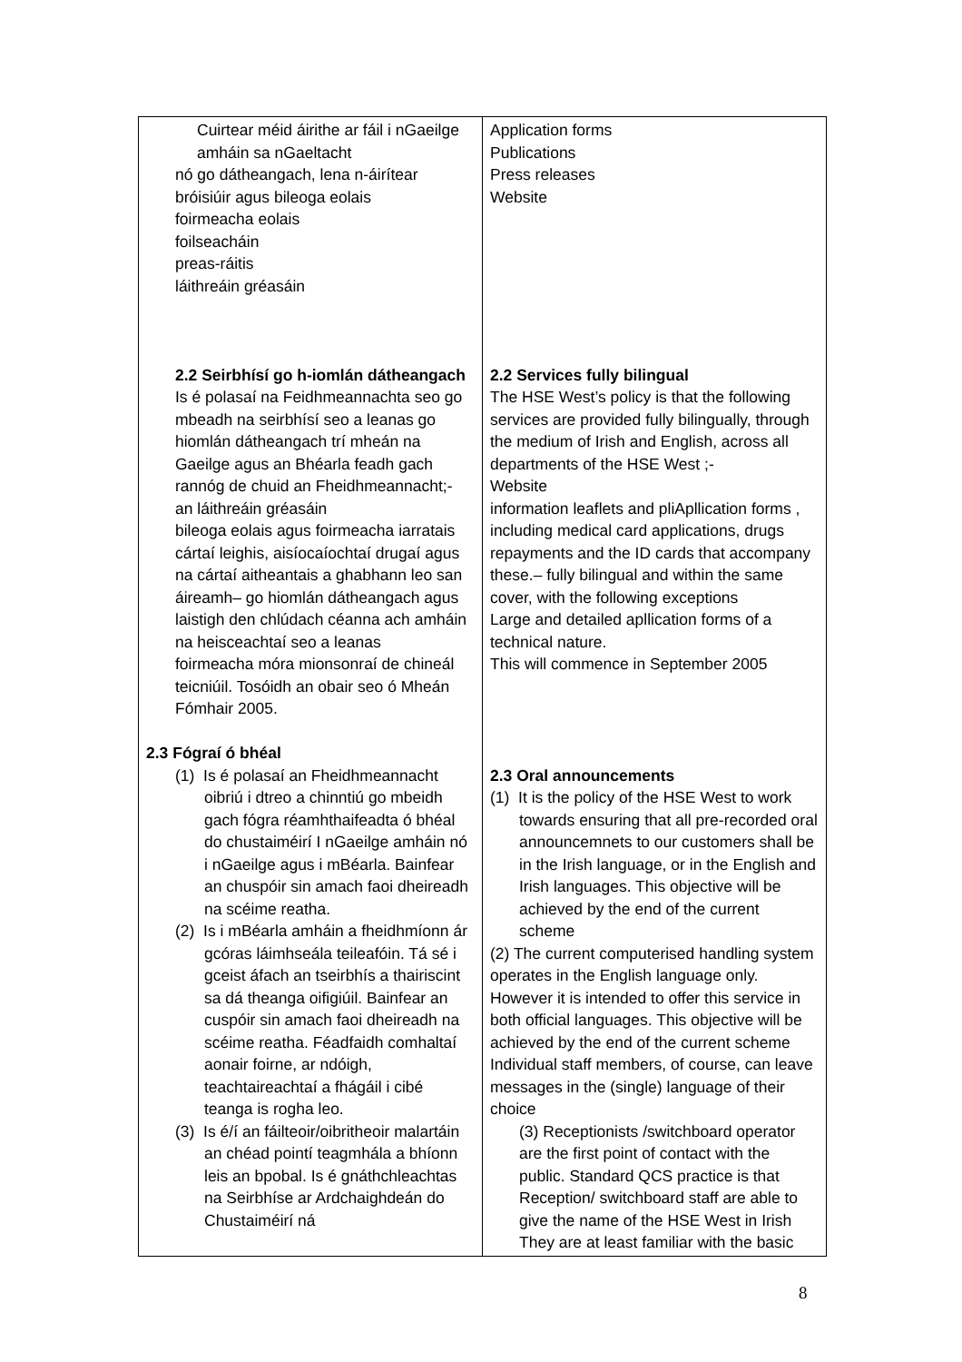| Cuirtear méid áirithe ar fáil i nGaeilge amháin sa nGaeltacht nó go dátheangach, lena n-áirítear bróisiúir agus bileoga eolais foirmeacha eolais foilseacháin preas-ráitis láithreáin gréasáin 2.2 Seirbhísí go h-iomlán dátheangach Is é polasaí na Feidhmeannachta seo go mbeadh na seirbhísí seo a leanas go hiomlán dátheangach trí mheán na Gaeilge agus an Bhéarla feadh gach rannóg de chuid an Fheidhmeannacht;- an láithreáin gréasáin bileoga eolais agus foirmeacha iarratais cártaí leighis, aisíocaíochtaí drugaí agus na cártaí aitheantais a ghabhann leo san áireamh– go hiomlán dátheangach agus laistigh den chlúdach céanna ach amháin na heisceachtaí seo a leanas foirmeacha móra mionsonraí de chineál teicniúil. Tosóidh an obair seo ó Mheán Fómhair 2005. 2.3 Fógraí ó bhéal (1) Is é polasaí an Fheidhmeannacht oibriú i dtreo a chinntiú go mbeidh gach fógra réamhthaifeadta ó bhéal do chustaiméirí I nGaeilge amháin nó i nGaeilge agus i mBéarla. Bainfear an chuspóir sin amach faoi dheireadh na scéime reatha. (2) Is i mBéarla amháin a fheidhmíonn ár gcóras láimhseála teileafóin. Tá sé i gceist áfach an tseirbhís a thairiscint sa dá theanga oifigiúil. Bainfear an cuspóir sin amach faoi dheireadh na scéime reatha. Féadfaidh comhaltaí aonair foirne, ar ndóigh, teachtaireachtaí a fhágáil i cibé teanga is rogha leo. (3) Is é/í an fáilteoir/oibritheoir malartáin an chéad pointí teagmhála a bhíonn leis an bpobal. Is é gnáthchleachtas na Seirbhíse ar Ardchaighdeán do Chustaiméirí ná | Application forms Publications Press releases Website 2.2 Services fully bilingual The HSE West’s policy is that the following services are provided fully bilingually, through the medium of Irish and English, across all departments of the HSE West ;- Website information leaflets and pliApllication forms , including medical card applications, drugs repayments and the ID cards that accompany these.– fully bilingual and within the same cover, with the following exceptions Large and detailed apllication forms of a technical nature. This will commence in September 2005 2.3 Oral announcements (1) It is the policy of the HSE West to work towards ensuring that all pre-recorded oral announcemnets to our customers shall be in the Irish language, or in the English and Irish languages. This objective will be achieved by the end of the current scheme (2) The current computerised handling system operates in the English language only. However it is intended to offer this service in both official languages. This objective will be achieved by the end of the current scheme Individual staff members, of course, can leave messages in the (single) language of their choice (3) Receptionists /switchboard operator are the first point of contact with the public. Standard QCS practice is that Reception/ switchboard staff are able to give the name of the HSE West in Irish They are at least familiar with the basic |
8